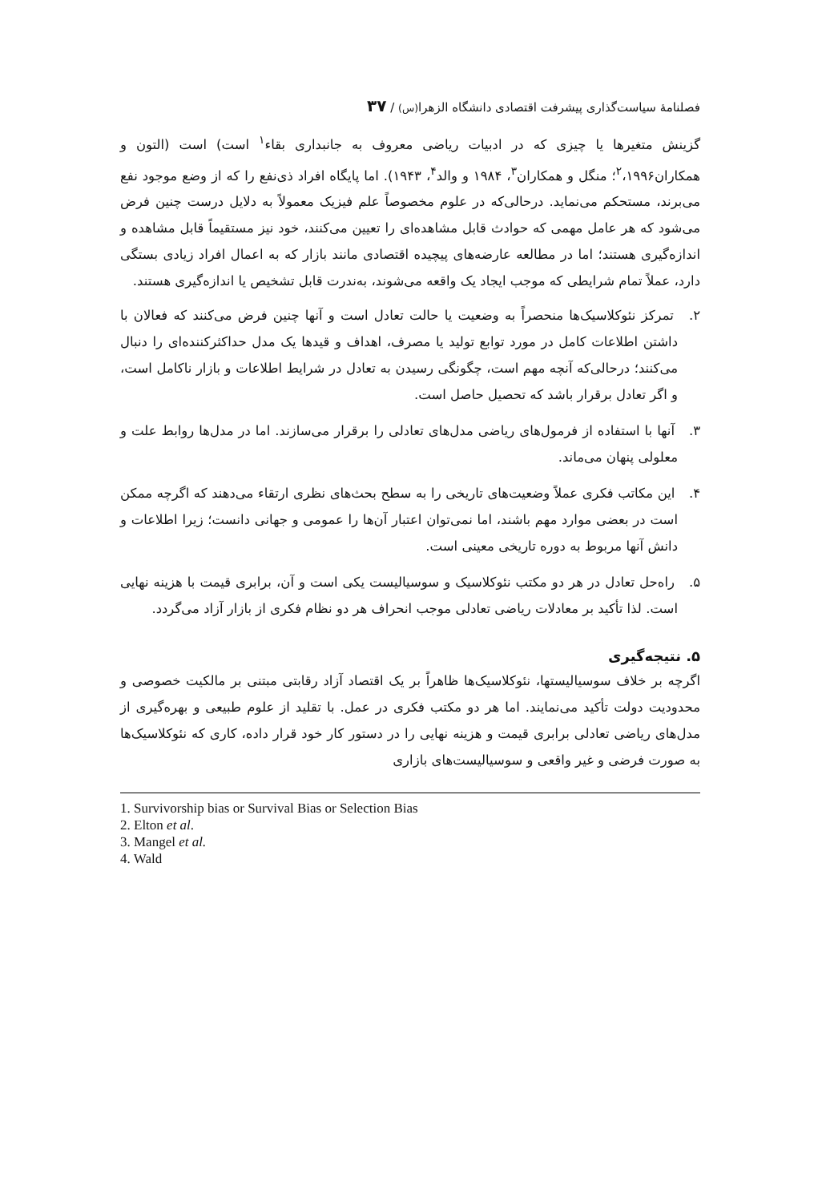فصلنامهٔ سیاست‌گذاری پیشرفت اقتصادی دانشگاه الزهرا(س) / ۳۷
گزینش متغیرها یا چیزی که در ادبیات ریاضی معروف به جانبداری بقاء<sup>۱</sup> است) است (التون و همکاران<sup>۲</sup>،۱۹۹۶؛ منگل و همکاران<sup>۳</sup>، ۱۹۸۴ و والد<sup>۴</sup>، ۱۹۴۳). اما پایگاه افراد ذی‌نفع را که از وضع موجود نفع می‌برند، مستحکم می‌نماید. درحالی‌که در علوم مخصوصاً علم فیزیک معمولاً به دلایل درست چنین فرض می‌شود که هر عامل مهمی که حوادث قابل مشاهده‌ای را تعیین می‌کنند، خود نیز مستقیماً قابل مشاهده و اندازه‌گیری هستند؛ اما در مطالعه عارضه‌های پیچیده اقتصادی مانند بازار که به اعمال افراد زیادی بستگی دارد، عملاً تمام شرایطی که موجب ایجاد یک واقعه می‌شوند، به‌ندرت قابل تشخیص یا اندازه‌گیری هستند.
۲. تمرکز نئوکلاسیک‌ها منحصراً به وضعیت یا حالت تعادل است و آنها چنین فرض می‌کنند که فعالان با داشتن اطلاعات کامل در مورد توابع تولید یا مصرف، اهداف و قیدها یک مدل حداکثرکننده‌ای را دنبال می‌کنند؛ درحالی‌که آنچه مهم است، چگونگی رسیدن به تعادل در شرایط اطلاعات و بازار ناکامل است، و اگر تعادل برقرار باشد که تحصیل حاصل است.
۳. آنها با استفاده از فرمول‌های ریاضی مدل‌های تعادلی را برقرار می‌سازند. اما در مدل‌ها روابط علت و معلولی پنهان می‌ماند.
۴. این مکاتب فکری عملاً وضعیت‌های تاریخی را به سطح بحث‌های نظری ارتقاء می‌دهند که اگرچه ممکن است در بعضی موارد مهم باشند، اما نمی‌توان اعتبار آن‌ها را عمومی و جهانی دانست؛ زیرا اطلاعات و دانش آنها مربوط به دوره تاریخی معینی است.
۵. راه‌حل تعادل در هر دو مکتب نئوکلاسیک و سوسیالیست یکی است و آن، برابری قیمت با هزینه نهایی است. لذا تأکید بر معادلات ریاضی تعادلی موجب انحراف هر دو نظام فکری از بازار آزاد می‌گردد.
۵. نتیجه‌گیری
اگرچه بر خلاف سوسیالیستها، نئوکلاسیک‌ها ظاهراً بر یک اقتصاد آزاد رقابتی مبتنی بر مالکیت خصوصی و محدودیت دولت تأکید می‌نمایند. اما هر دو مکتب فکری در عمل. با تقلید از علوم طبیعی و بهره‌گیری از مدل‌های ریاضی تعادلی برابری قیمت و هزینه نهایی را در دستور کار خود قرار داده، کاری که نئوکلاسیک‌ها به صورت فرضی و غیر واقعی و سوسیالیست‌های بازاری
1. Survivorship bias or Survival Bias or Selection Bias
2. Elton et al.
3. Mangel et al.
4. Wald